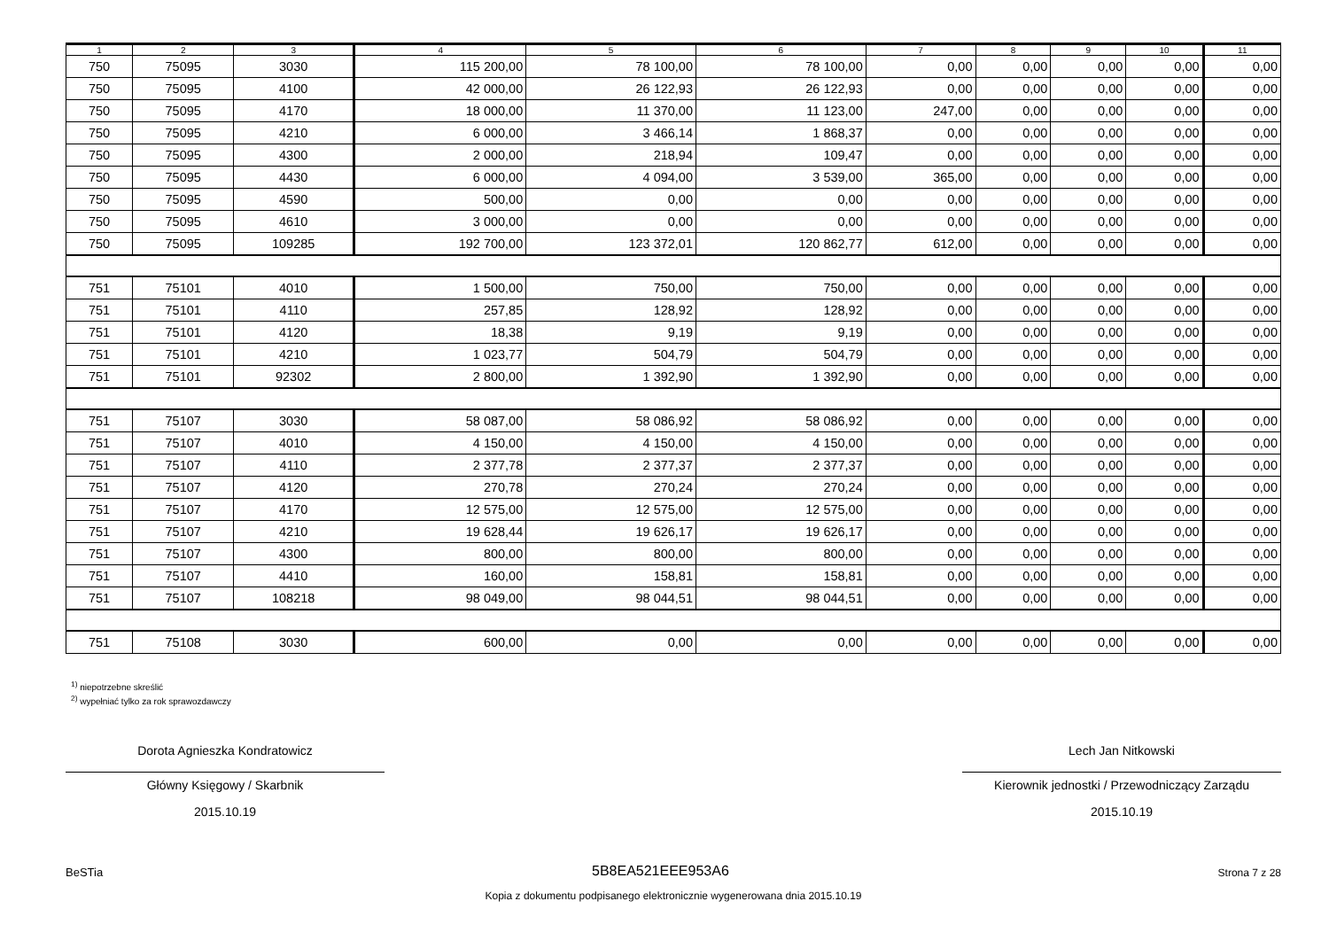| 1 | 2 | 3 | 4 | 5 | 6 | 7 | 8 | 9 | 10 | 11 |
| --- | --- | --- | --- | --- | --- | --- | --- | --- | --- | --- |
| 750 | 75095 | 3030 | 115 200,00 | 78 100,00 | 78 100,00 | 0,00 | 0,00 | 0,00 | 0,00 | 0,00 |
| 750 | 75095 | 4100 | 42 000,00 | 26 122,93 | 26 122,93 | 0,00 | 0,00 | 0,00 | 0,00 | 0,00 |
| 750 | 75095 | 4170 | 18 000,00 | 11 370,00 | 11 123,00 | 247,00 | 0,00 | 0,00 | 0,00 | 0,00 |
| 750 | 75095 | 4210 | 6 000,00 | 3 466,14 | 1 868,37 | 0,00 | 0,00 | 0,00 | 0,00 | 0,00 |
| 750 | 75095 | 4300 | 2 000,00 | 218,94 | 109,47 | 0,00 | 0,00 | 0,00 | 0,00 | 0,00 |
| 750 | 75095 | 4430 | 6 000,00 | 4 094,00 | 3 539,00 | 365,00 | 0,00 | 0,00 | 0,00 | 0,00 |
| 750 | 75095 | 4590 | 500,00 | 0,00 | 0,00 | 0,00 | 0,00 | 0,00 | 0,00 | 0,00 |
| 750 | 75095 | 4610 | 3 000,00 | 0,00 | 0,00 | 0,00 | 0,00 | 0,00 | 0,00 | 0,00 |
| 750 | 75095 | 109285 | 192 700,00 | 123 372,01 | 120 862,77 | 612,00 | 0,00 | 0,00 | 0,00 | 0,00 |
| 751 | 75101 | 4010 | 1 500,00 | 750,00 | 750,00 | 0,00 | 0,00 | 0,00 | 0,00 | 0,00 |
| 751 | 75101 | 4110 | 257,85 | 128,92 | 128,92 | 0,00 | 0,00 | 0,00 | 0,00 | 0,00 |
| 751 | 75101 | 4120 | 18,38 | 9,19 | 9,19 | 0,00 | 0,00 | 0,00 | 0,00 | 0,00 |
| 751 | 75101 | 4210 | 1 023,77 | 504,79 | 504,79 | 0,00 | 0,00 | 0,00 | 0,00 | 0,00 |
| 751 | 75101 | 92302 | 2 800,00 | 1 392,90 | 1 392,90 | 0,00 | 0,00 | 0,00 | 0,00 | 0,00 |
| 751 | 75107 | 3030 | 58 087,00 | 58 086,92 | 58 086,92 | 0,00 | 0,00 | 0,00 | 0,00 | 0,00 |
| 751 | 75107 | 4010 | 4 150,00 | 4 150,00 | 4 150,00 | 0,00 | 0,00 | 0,00 | 0,00 | 0,00 |
| 751 | 75107 | 4110 | 2 377,78 | 2 377,37 | 2 377,37 | 0,00 | 0,00 | 0,00 | 0,00 | 0,00 |
| 751 | 75107 | 4120 | 270,78 | 270,24 | 270,24 | 0,00 | 0,00 | 0,00 | 0,00 | 0,00 |
| 751 | 75107 | 4170 | 12 575,00 | 12 575,00 | 12 575,00 | 0,00 | 0,00 | 0,00 | 0,00 | 0,00 |
| 751 | 75107 | 4210 | 19 628,44 | 19 626,17 | 19 626,17 | 0,00 | 0,00 | 0,00 | 0,00 | 0,00 |
| 751 | 75107 | 4300 | 800,00 | 800,00 | 800,00 | 0,00 | 0,00 | 0,00 | 0,00 | 0,00 |
| 751 | 75107 | 4410 | 160,00 | 158,81 | 158,81 | 0,00 | 0,00 | 0,00 | 0,00 | 0,00 |
| 751 | 75107 | 108218 | 98 049,00 | 98 044,51 | 98 044,51 | 0,00 | 0,00 | 0,00 | 0,00 | 0,00 |
| 751 | 75108 | 3030 | 600,00 | 0,00 | 0,00 | 0,00 | 0,00 | 0,00 | 0,00 | 0,00 |
<sup>1)</sup> niepotrzebne skreślić
<sup>2)</sup> wypełniać tylko za rok sprawozdawczy
Dorota Agnieszka Kondratowicz
Główny Księgowy / Skarbnik
2015.10.19
Lech Jan Nitkowski
Kierownik jednostki / Przewodniczący Zarządu
2015.10.19
BeSTia 5B8EA521EEE953A6 Strona 7 z 28
Kopia z dokumentu podpisanego elektronicznie wygenerowana dnia 2015.10.19